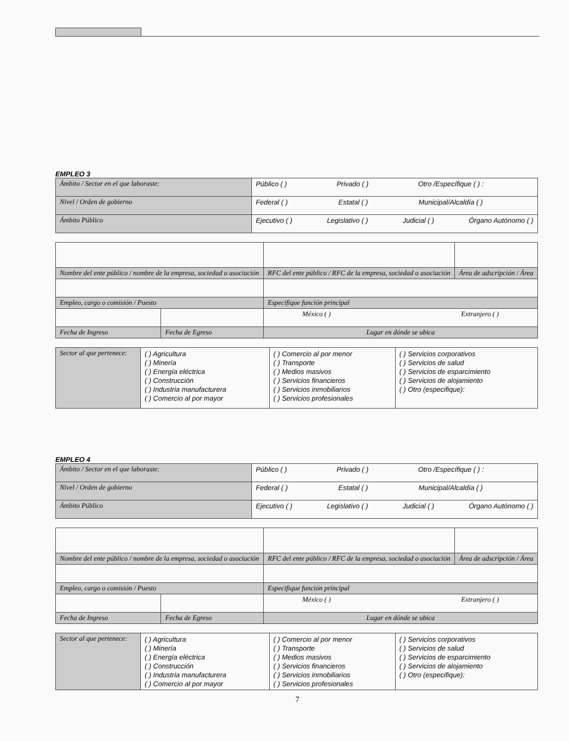EMPLEO 3
| Ámbito / Sector en el que laboraste: | Público ( ) Privado ( ) Otro /Específique ( ) : |
| Nivel / Orden de gobierno | Federal ( ) Estatal ( ) Municipal/Alcaldía ( ) |
| Ámbito Público | Ejecutivo ( ) Legislativo ( ) Judicial ( ) Órgano Autónomo ( ) |
| Nombre del ente público / nombre de la empresa, sociedad o asociación | | RFC del ente público / RFC de la empresa, sociedad o asociación | Área de adscripción / Área |
| Empleo, cargo o comisión / Puesto | | Especifique función principal | |
| | | México ( ) Extranjero ( ) | |
| Fecha de Ingreso | Fecha de Egreso | Lugar en dónde se ubica | |
| Sector al que pertenece: | ( ) Agricultura ( ) Minería ( ) Energía eléctrica ( ) Construcción ( ) Industria manufacturera ( ) Comercio al por mayor | ( ) Comercio al por menor ( ) Transporte ( ) Medios masivos ( ) Servicios financieros ( ) Servicios inmobiliarios ( ) Servicios profesionales | ( ) Servicios corporativos ( ) Servicios de salud ( ) Servicios de esparcimiento ( ) Servicios de alojamiento ( ) Otro (especifique): |
EMPLEO 4
| Ámbito / Sector en el que laboraste: | Público ( ) Privado ( ) Otro /Específique ( ) : |
| Nivel / Orden de gobierno | Federal ( ) Estatal ( ) Municipal/Alcaldía ( ) |
| Ámbito Público | Ejecutivo ( ) Legislativo ( ) Judicial ( ) Órgano Autónomo ( ) |
| Nombre del ente público / nombre de la empresa, sociedad o asociación | | RFC del ente público / RFC de la empresa, sociedad o asociación | Área de adscripción / Área |
| Empleo, cargo o comisión / Puesto | | Especifique función principal | |
| | | México ( ) Extranjero ( ) | |
| Fecha de Ingreso | Fecha de Egreso | Lugar en dónde se ubica | |
| Sector al que pertenece: | ( ) Agricultura ( ) Minería ( ) Energía eléctrica ( ) Construcción ( ) Industria manufacturera ( ) Comercio al por mayor | ( ) Comercio al por menor ( ) Transporte ( ) Medios masivos ( ) Servicios financieros ( ) Servicios inmobiliarios ( ) Servicios profesionales | ( ) Servicios corporativos ( ) Servicios de salud ( ) Servicios de esparcimiento ( ) Servicios de alojamiento ( ) Otro (especifique): |
7